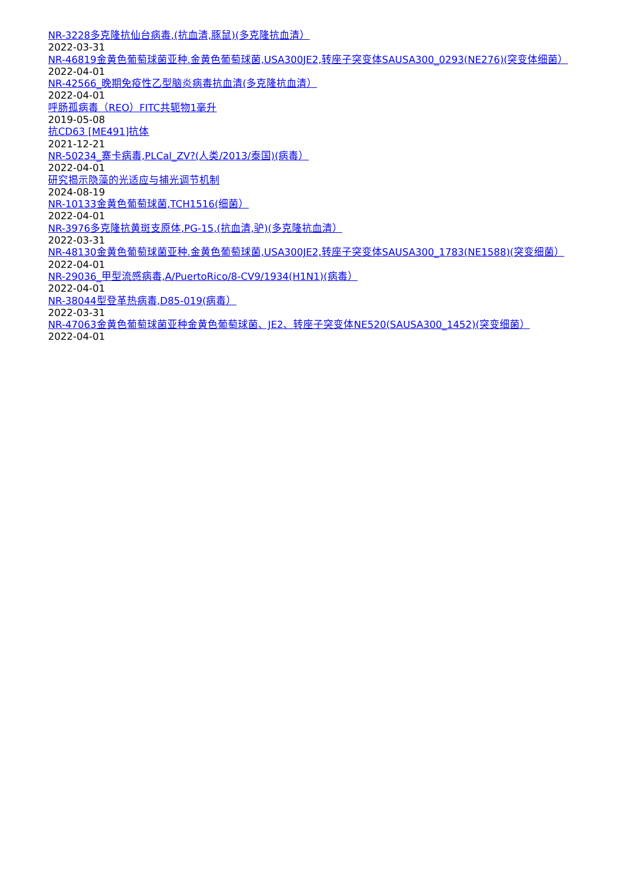NR-3228多克隆抗仙台病毒,(抗血清,豚鼠)(多克隆抗血清）
2022-03-31
NR-46819金黄色葡萄球菌亚种.金黄色葡萄球菌,USA300JE2,转座子突变体SAUSA300_0293(NE276)(突变体细菌）
2022-04-01
NR-42566_晚期免疫性乙型脑炎病毒抗血清(多克隆抗血清）
2022-04-01
呼肠孤病毒（REO）FITC共轭物1毫升
2019-05-08
抗CD63 [ME491]抗体
2021-12-21
NR-50234_寨卡病毒,PLCal_ZV?(人类/2013/泰国)(病毒）
2022-04-01
研究揭示隐藻的光适应与捕光调节机制
2024-08-19
NR-10133金黄色葡萄球菌,TCH1516(细菌）
2022-04-01
NR-3976多克隆抗黄斑支原体,PG-15,(抗血清,驴)(多克隆抗血清）
2022-03-31
NR-48130金黄色葡萄球菌亚种.金黄色葡萄球菌,USA300JE2,转座子突变体SAUSA300_1783(NE1588)(突变细菌）
2022-04-01
NR-29036_甲型流感病毒,A/PuertoRico/8-CV9/1934(H1N1)(病毒）
2022-04-01
NR-38044型登革热病毒,D85-019(病毒）
2022-03-31
NR-47063金黄色葡萄球菌亚种金黄色葡萄球菌、JE2、转座子突变体NE520(SAUSA300_1452)(突变细菌）
2022-04-01